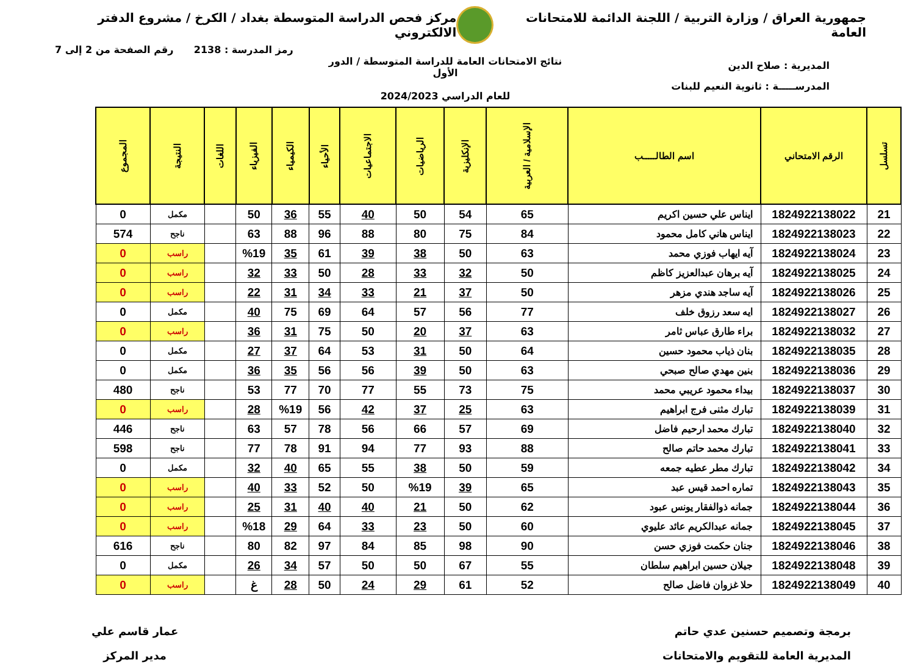جمهورية العراق / وزارة التربية / اللجنة الدائمة للامتحانات العامة
مركز فحص الدراسة المتوسطة بغداد / الكرخ / مشروع الدفتر الالكتروني
رمز المدرسة : 2138 رقم الصفحة من 2 إلى 7
المديرية : صلاح الدين
المدرســـــة : ثانوية النعيم للبنات
نتائج الامتحانات العامة للدراسة المتوسطة / الدور الأول
للعام الدراسي 2024/2023
| تسلسل | الرقم الامتحاني | اسم الطالـــــب | الإسلامية / العربية | الإنكليزية | الرياضيات | الاجتماعيات | الأحياء | الكيمياء | الفيزياء | اللغات | النتيجة | المجموع |
| --- | --- | --- | --- | --- | --- | --- | --- | --- | --- | --- | --- | --- |
| 21 | 1824922138022 | ايناس علي حسين اكريم | 65 | 54 | 50 | 40 | 55 | 36 | 50 | | مكمل | 0 |
| 22 | 1824922138023 | ايناس هاني كامل محمود | 84 | 75 | 80 | 88 | 96 | 88 | 63 | | ناجح | 574 |
| 23 | 1824922138024 | آيه ايهاب فوزي محمد | 63 | 50 | 38 | 39 | 61 | 35 | %19 | | راسب | 0 |
| 24 | 1824922138025 | آيه برهان عبدالعزيز كاظم | 50 | 32 | 33 | 28 | 50 | 33 | 32 | | راسب | 0 |
| 25 | 1824922138026 | آيه ساجد هندي مزهر | 50 | 37 | 21 | 33 | 34 | 31 | 22 | | راسب | 0 |
| 26 | 1824922138027 | ايه سعد رزوق خلف | 77 | 56 | 57 | 64 | 69 | 75 | 40 | | مكمل | 0 |
| 27 | 1824922138032 | براء طارق عباس ثامر | 63 | 37 | 20 | 50 | 75 | 31 | 36 | | راسب | 0 |
| 28 | 1824922138035 | بنان ذياب محمود حسين | 64 | 50 | 31 | 53 | 64 | 37 | 27 | | مكمل | 0 |
| 29 | 1824922138036 | بنين مهدي صالح صبحي | 63 | 50 | 39 | 56 | 56 | 35 | 36 | | مكمل | 0 |
| 30 | 1824922138037 | بيداء محمود عريبي محمد | 75 | 73 | 55 | 77 | 70 | 77 | 53 | | ناجح | 480 |
| 31 | 1824922138039 | تبارك مثنى فرج ابراهيم | 63 | 25 | 37 | 42 | 56 | %19 | 28 | | راسب | 0 |
| 32 | 1824922138040 | تبارك محمد ارحيم فاضل | 69 | 57 | 66 | 56 | 78 | 57 | 63 | | ناجح | 446 |
| 33 | 1824922138041 | تبارك محمد حاتم صالح | 88 | 93 | 77 | 94 | 91 | 78 | 77 | | ناجح | 598 |
| 34 | 1824922138042 | تبارك مطر عطيه جمعه | 59 | 50 | 38 | 55 | 65 | 40 | 32 | | مكمل | 0 |
| 35 | 1824922138043 | تماره احمد قيس عبد | 65 | 39 | %19 | 50 | 52 | 33 | 40 | | راسب | 0 |
| 36 | 1824922138044 | جمانه ذوالفقار يونس عبود | 62 | 50 | 21 | 40 | 40 | 31 | 25 | | راسب | 0 |
| 37 | 1824922138045 | جمانه عبدالكريم عائد عليوي | 60 | 50 | 23 | 33 | 64 | 29 | %18 | | راسب | 0 |
| 38 | 1824922138046 | جنان حكمت فوزي حسن | 90 | 98 | 85 | 84 | 97 | 82 | 80 | | ناجح | 616 |
| 39 | 1824922138048 | جيلان حسين ابراهيم سلطان | 55 | 67 | 50 | 50 | 57 | 34 | 26 | | مكمل | 0 |
| 40 | 1824922138049 | حلا غزوان فاضل صالح | 52 | 61 | 29 | 24 | 50 | 28 | غ | | راسب | 0 |
برمجة وتصميم حسنين عدي حاتم
المديرية العامة للتقويم والامتحانات
عمار قاسم علي
مدير المركز